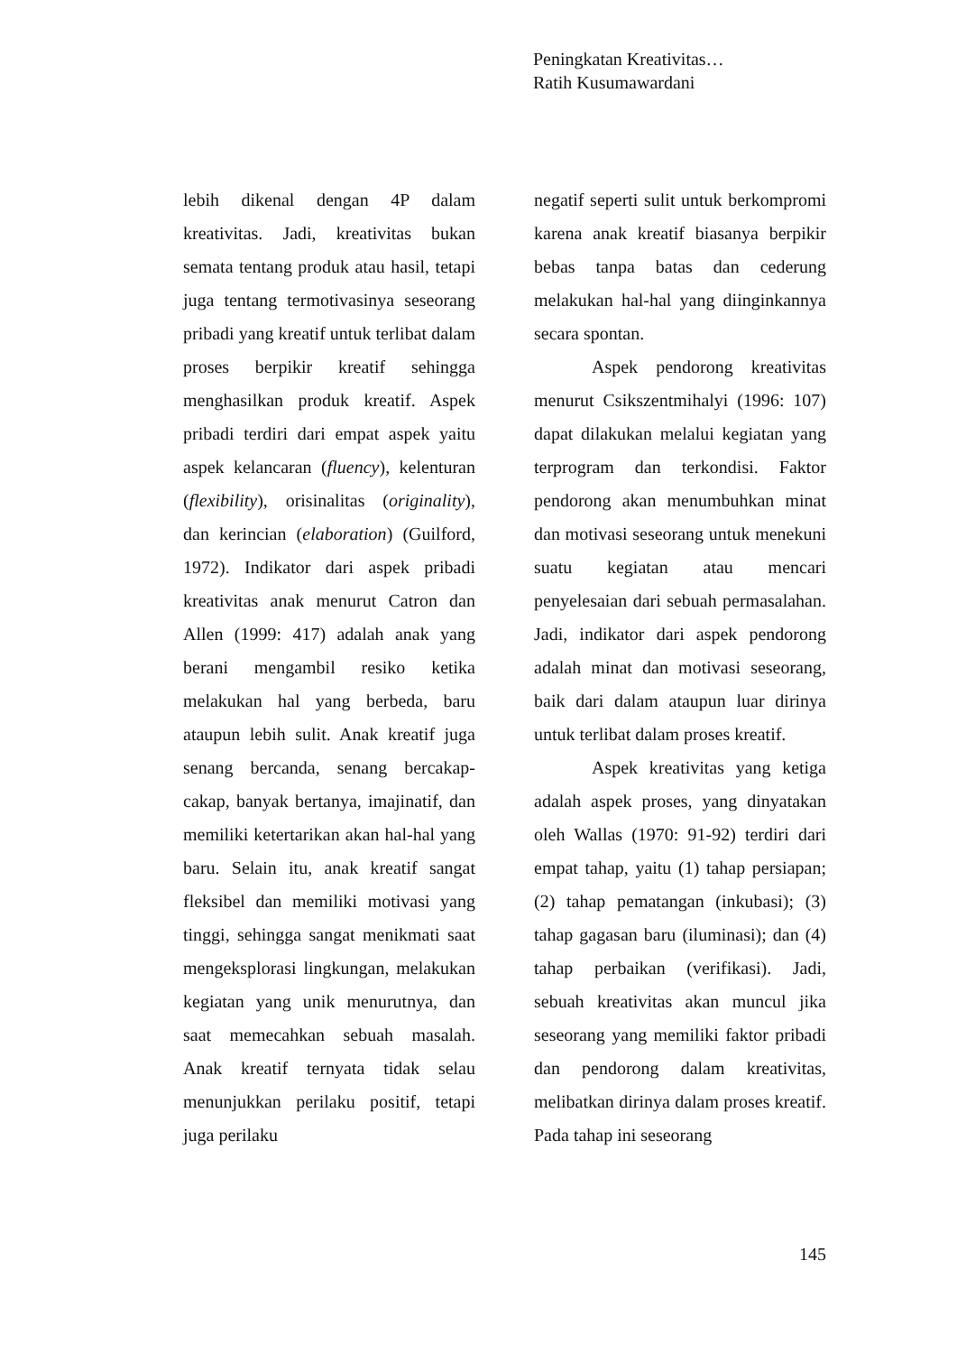Peningkatan Kreativitas…
Ratih Kusumawardani
lebih dikenal dengan 4P dalam kreativitas. Jadi, kreativitas bukan semata tentang produk atau hasil, tetapi juga tentang termotivasinya seseorang pribadi yang kreatif untuk terlibat dalam proses berpikir kreatif sehingga menghasilkan produk kreatif. Aspek pribadi terdiri dari empat aspek yaitu aspek kelancaran (fluency), kelenturan (flexibility), orisinalitas (originality), dan kerincian (elaboration) (Guilford, 1972). Indikator dari aspek pribadi kreativitas anak menurut Catron dan Allen (1999: 417) adalah anak yang berani mengambil resiko ketika melakukan hal yang berbeda, baru ataupun lebih sulit. Anak kreatif juga senang bercanda, senang bercakap-cakap, banyak bertanya, imajinatif, dan memiliki ketertarikan akan hal-hal yang baru. Selain itu, anak kreatif sangat fleksibel dan memiliki motivasi yang tinggi, sehingga sangat menikmati saat mengeksplorasi lingkungan, melakukan kegiatan yang unik menurutnya, dan saat memecahkan sebuah masalah. Anak kreatif ternyata tidak selau menunjukkan perilaku positif, tetapi juga perilaku
negatif seperti sulit untuk berkompromi karena anak kreatif biasanya berpikir bebas tanpa batas dan cederung melakukan hal-hal yang diinginkannya secara spontan.
Aspek pendorong kreativitas menurut Csikszentmihalyi (1996: 107) dapat dilakukan melalui kegiatan yang terprogram dan terkondisi. Faktor pendorong akan menumbuhkan minat dan motivasi seseorang untuk menekuni suatu kegiatan atau mencari penyelesaian dari sebuah permasalahan. Jadi, indikator dari aspek pendorong adalah minat dan motivasi seseorang, baik dari dalam ataupun luar dirinya untuk terlibat dalam proses kreatif.
Aspek kreativitas yang ketiga adalah aspek proses, yang dinyatakan oleh Wallas (1970: 91-92) terdiri dari empat tahap, yaitu (1) tahap persiapan; (2) tahap pematangan (inkubasi); (3) tahap gagasan baru (iluminasi); dan (4) tahap perbaikan (verifikasi). Jadi, sebuah kreativitas akan muncul jika seseorang yang memiliki faktor pribadi dan pendorong dalam kreativitas, melibatkan dirinya dalam proses kreatif. Pada tahap ini seseorang
145